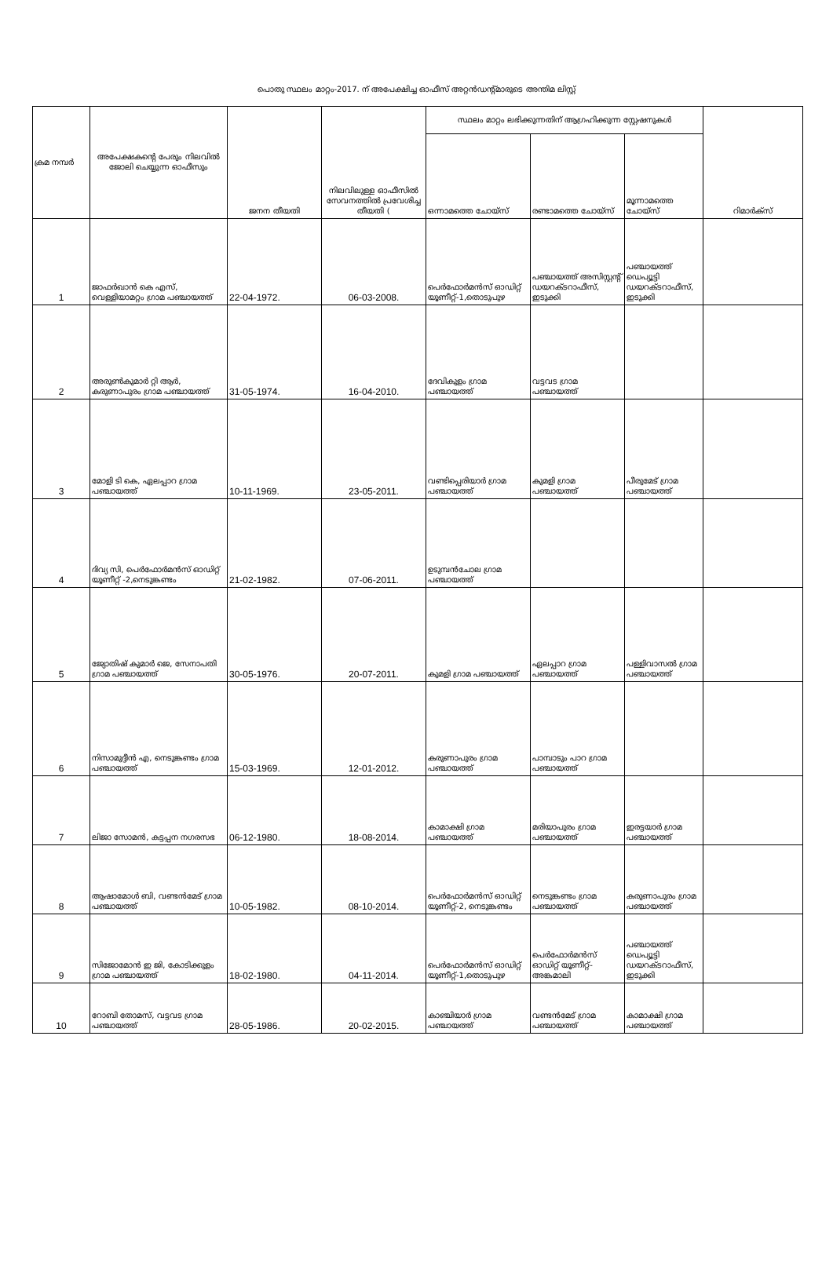പൊതു സ്ഥലം മാറ്റം-2017. ന് അപേക്ഷിച്ച ഓഫീസ് അറ്റൻഡന്റ്മാരുടെ അന്തിമ ലിസ്റ്റ്
| ക്രമ നമ്പർ | അപേക്ഷകന്റെ പേരും നിലവിൽ ജോലി ചെയ്യുന്ന ഓഫീസും | ജനന തീയതി | നിലവിലുള്ള ഓഫീസിൽ സേവനത്തിൽ പ്രവേശിച്ച തീയതി ( | സ്ഥലം മാറ്റം ലഭിക്കുന്നതിന് ആഗ്രഹിക്കുന്ന സ്റ്റേഷനുകൾ | | | റിമാർക്സ് |
| --- | --- | --- | --- | --- | --- | --- | --- |
| | | | | ഒന്നാമത്തെ ചോയ്സ് | രണ്ടാമത്തെ ചോയ്സ് | മൂന്നാമത്തെ ചോയ്സ് | |
| 1 | ജാഫർഖാൻ കെ എസ്, വെള്ളിയാമറ്റം ഗ്രാമ പഞ്ചായത്ത് | 22-04-1972. | 06-03-2008. | പെർഫോർമൻസ് ഓഡിറ്റ് യൂണീറ്റ്-1,തൊടുപുഴ | പഞ്ചായത്ത് അസിസ്റ്റന്റ് ഡയറക്ടറാഫീസ്, ഇടുക്കി | പഞ്ചായത്ത് ഡെപ്യൂട്ടി ഡയറക്ടറാഫീസ്, ഇടുക്കി | |
| 2 | അരുൺകുമാർ റ്റി ആർ, കരുണാപുരം ഗ്രാമ പഞ്ചായത്ത് | 31-05-1974. | 16-04-2010. | ദേവികുളം ഗ്രാമ പഞ്ചായത്ത് | വട്ടവട ഗ്രാമ പഞ്ചായത്ത് | | |
| 3 | മോളി ടി കെ, ഏലപ്പാറ ഗ്രാമ പഞ്ചായത്ത് | 10-11-1969. | 23-05-2011. | വണ്ടിപ്പെരിയാർ ഗ്രാമ പഞ്ചായത്ത് | കുമളി ഗ്രാമ പഞ്ചായത്ത് | പീരുമേട് ഗ്രാമ പഞ്ചായത്ത് | |
| 4 | ദിവ്യ സി, പെർഫോർമൻസ് ഓഡിറ്റ് യൂണീറ്റ് -2,നെടുങ്കണ്ടം | 21-02-1982. | 07-06-2011. | ഉടുമ്പൻചോല ഗ്രാമ പഞ്ചായത്ത് | | | |
| 5 | ജ്യോതിഷ് കുമാർ ജെ, സേനാപതി ഗ്രാമ പഞ്ചായത്ത് | 30-05-1976. | 20-07-2011. | കുമളി ഗ്രാമ പഞ്ചായത്ത് | ഏലപ്പാറ ഗ്രാമ പഞ്ചായത്ത് | പള്ളിവാസൽ ഗ്രാമ പഞ്ചായത്ത് | |
| 6 | നിസാമുദ്ദീൻ എ, നെടുങ്കണ്ടം ഗ്രാമ പഞ്ചായത്ത് | 15-03-1969. | 12-01-2012. | കരുണാപുരം ഗ്രാമ പഞ്ചായത്ത് | പാമ്പാടും പാറ ഗ്രാമ പഞ്ചായത്ത് | | |
| 7 | ലിജാ സോമൻ, കട്ടപ്പന നഗരസഭ | 06-12-1980. | 18-08-2014. | കാമാക്ഷി ഗ്രാമ പഞ്ചായത്ത് | മരിയാപുരം ഗ്രാമ പഞ്ചായത്ത് | ഇരട്ടയാർ ഗ്രാമ പഞ്ചായത്ത് | |
| 8 | ആഷാമോൾ ബി, വണ്ടൻമേട് ഗ്രാമ പഞ്ചായത്ത് | 10-05-1982. | 08-10-2014. | പെർഫോർമൻസ് ഓഡിറ്റ് യൂണീറ്റ്-2, നെടുങ്കണ്ടം | നെടുങ്കണ്ടം ഗ്രാമ പഞ്ചായത്ത് | കരുണാപുരം ഗ്രാമ പഞ്ചായത്ത് | |
| 9 | സിജോമോൻ ഇ ജി, കോടിക്കുളം ഗ്രാമ പഞ്ചായത്ത് | 18-02-1980. | 04-11-2014. | പെർഫോർമൻസ് ഓഡിറ്റ് യൂണീറ്റ്-1,തൊടുപുഴ | പെർഫോർമൻസ് ഓഡിറ്റ് യൂണീറ്റ്-അങ്കമാലി | പഞ്ചായത്ത് ഡെപ്യൂട്ടി ഡയറക്ടറാഫീസ്, ഇടുക്കി | |
| 10 | റോബി തോമസ്, വട്ടവട ഗ്രാമ പഞ്ചായത്ത് | 28-05-1986. | 20-02-2015. | കാഞ്ചിയാർ ഗ്രാമ പഞ്ചായത്ത് | വണ്ടൻമേട് ഗ്രാമ പഞ്ചായത്ത് | കാമാക്ഷി ഗ്രാമ പഞ്ചായത്ത് | |